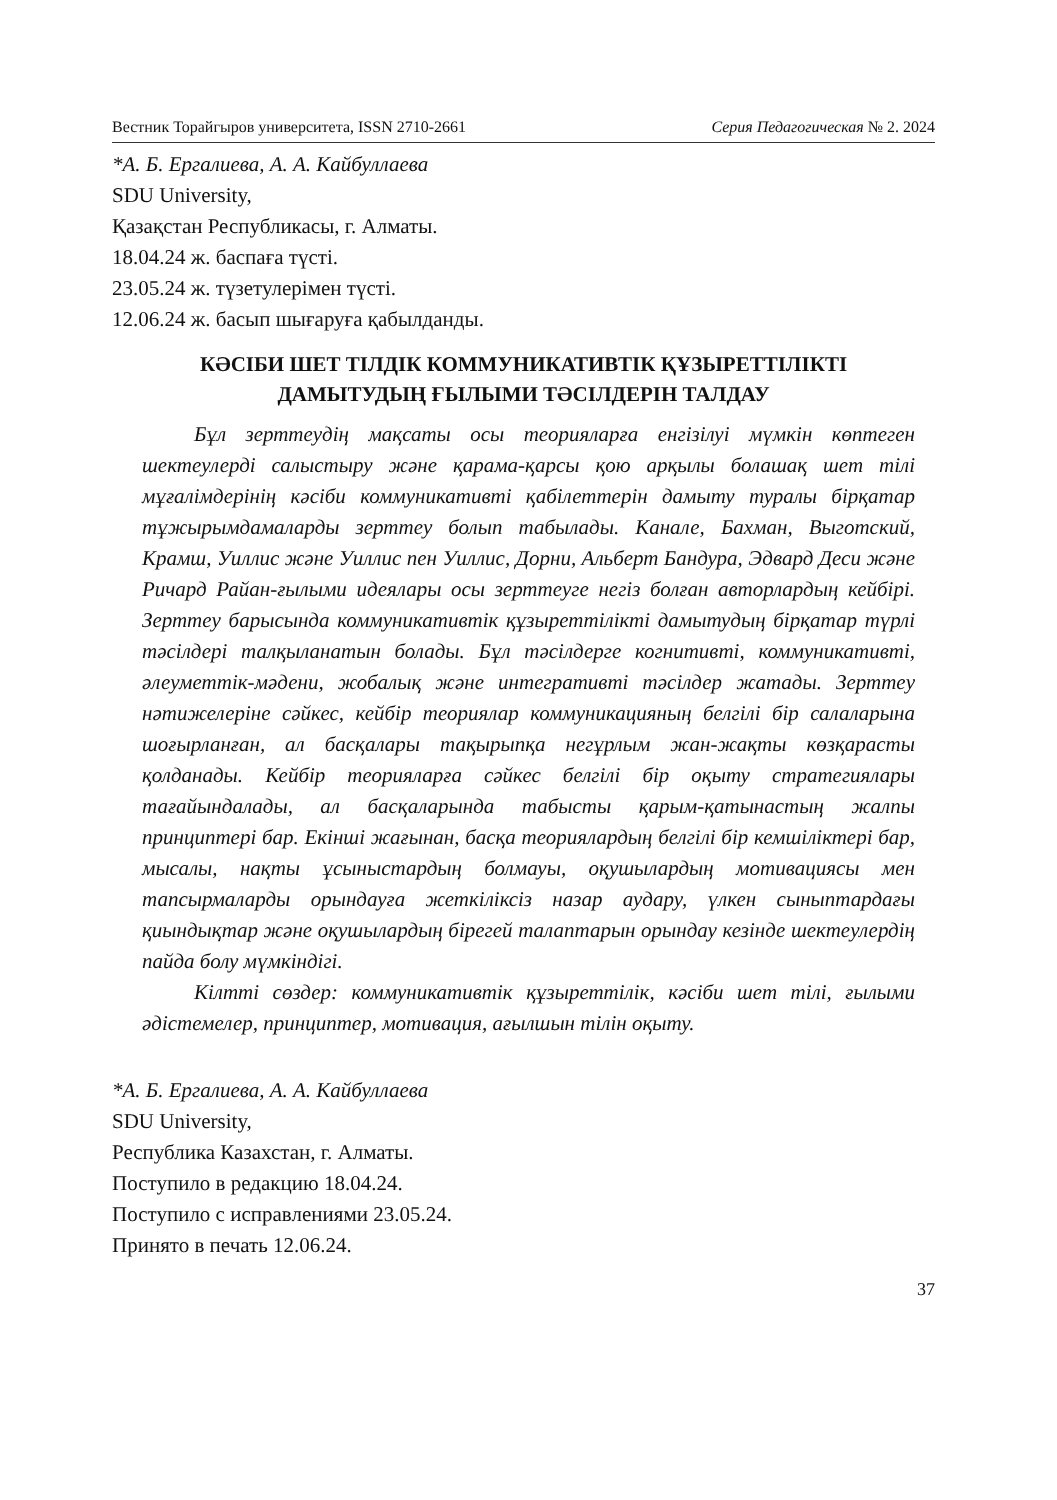Вестник Торайгыров университета, ISSN 2710-2661 Серия Педагогическая № 2. 2024
*А. Б. Ергалиева, А. А. Кайбуллаева
SDU University,
Қазақстан Республикасы, г. Алматы.
18.04.24 ж. баспаға түсті.
23.05.24 ж. түзетулерімен түсті.
12.06.24 ж. басып шығаруға қабылданды.
КӘСІБИ ШЕТ ТІЛДІК КОММУНИКАТИВТІК ҚҰЗЫРЕТТІЛІКТІ
ДАМЫТУДЫҢ ҒЫЛЫМИ ТӘСІЛДЕРІН ТАЛДАУ
Бұл зерттеудің мақсаты осы теорияларға енгізілуі мүмкін көптеген шектеулерді салыстыру және қарама-қарсы қою арқылы болашақ шет тілі мұғалімдерінің кәсіби коммуникативті қабілеттерін дамыту туралы бірқатар тұжырымдамаларды зерттеу болып табылады. Канале, Бахман, Выготский, Крамш, Уиллис және Уиллис пен Уиллис, Дорни, Альберт Бандура, Эдвард Деси және Ричард Райан-ғылыми идеялары осы зерттеуге негіз болған авторлардың кейбірі. Зерттеу барысында коммуникативтік құзыреттілікті дамытудың бірқатар түрлі тәсілдері талқыланатын болады. Бұл тәсілдерге когнитивті, коммуникативті, әлеуметтік-мәдени, жобалық және интегративті тәсілдер жатады. Зерттеу нәтижелеріне сәйкес, кейбір теориялар коммуникацияның белгілі бір салаларына шоғырланған, ал басқалары тақырыпқа негұрлым жан-жақты көзқарасты қолданады. Кейбір теорияларға сәйкес белгілі бір оқыту стратегиялары тағайындалады, ал басқаларында табысты қарым-қатынастың жалпы принциптері бар. Екінші жағынан, басқа теориялардың белгілі бір кемшіліктері бар, мысалы, нақты ұсыныстардың болмауы, оқушылардың мотивациясы мен тапсырмаларды орындауға жеткіліксіз назар аудару, үлкен сыныптардағы қиындықтар және оқушылардың бірегей талаптарын орындау кезінде шектеулердің пайда болу мүмкіндігі.
Кілтті сөздер: коммуникативтік құзыреттілік, кәсіби шет тілі, ғылыми әдістемелер, принциптер, мотивация, ағылшын тілін оқыту.
*А. Б. Ергалиева, А. А. Кайбуллаева
SDU University,
Республика Казахстан, г. Алматы.
Поступило в редакцию 18.04.24.
Поступило с исправлениями 23.05.24.
Принято в печать 12.06.24.
37